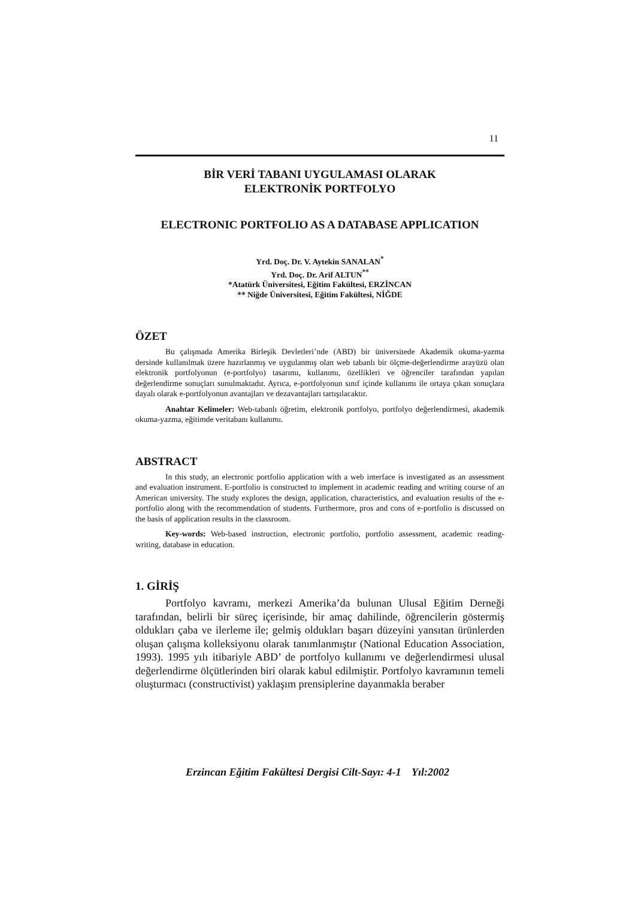11
BİR VERİ TABANI UYGULAMASI OLARAK
ELEKTRONİK PORTFOLYO
ELECTRONIC PORTFOLIO AS A DATABASE APPLICATION
Yrd. Doç. Dr. V. Aytekin SANALAN<sup>*</sup>
Yrd. Doç. Dr. Arif ALTUN<sup>**</sup>
*Atatürk Üniversitesi, Eğitim Fakültesi, ERZİNCAN
** Niğde Üniversitesi, Eğitim Fakültesi, NİĞDE
ÖZET
Bu çalışmada Amerika Birleşik Devletleri’nde (ABD) bir üniversitede Akademik okuma-yazma dersinde kullanılmak üzere hazırlanmış ve uygulanmış olan web tabanlı bir ölçme-değerlendirme arayüzü olan elektronik portfolyonun (e-portfolyo) tasarımı, kullanımı, özellikleri ve öğrenciler tarafından yapılan değerlendirme sonuçları sunulmaktadır. Ayrıca, e-portfolyonun sınıf içinde kullanımı ile ortaya çıkan sonuçlara dayalı olarak e-portfolyonun avantajları ve dezavantajları tartışılacaktır.
Anahtar Kelimeler: Web-tabanlı öğretim, elektronik portfolyo, portfolyo değerlendirmesi, akademik okuma-yazma, eğitimde veritabanı kullanımı.
ABSTRACT
In this study, an electronic portfolio application with a web interface is investigated as an assessment and evaluation instrument. E-portfolio is constructed to implement in academic reading and writing course of an American university. The study explores the design, application, characteristics, and evaluation results of the e-portfolio along with the recommendation of students. Furthermore, pros and cons of e-portfolio is discussed on the basis of application results in the classroom.
Key-words: Web-based instruction, electronic portfolio, portfolio assessment, academic reading-writing, database in education.
1. GİRİŞ
Portfolyo kavramı, merkezi Amerika’da bulunan Ulusal Eğitim Derneği tarafından, belirli bir süreç içerisinde, bir amaç dahilinde, öğrencilerin göstermiş oldukları çaba ve ilerleme ile; gelmiş oldukları başarı düzeyini yansıtan ürünlerden oluşan çalışma kolleksiyonu olarak tanımlanmıştır (National Education Association, 1993). 1995 yılı itibariyle ABD’ de portfolyo kullanımı ve değerlendirmesi ulusal değerlendirme ölçütlerinden biri olarak kabul edilmiştir. Portfolyo kavramının temeli oluşturmacı (constructivist) yaklaşım prensiplerine dayanmakla beraber
Erzincan Eğitim Fakültesi Dergisi Cilt-Sayı: 4-1 Yıl:2002